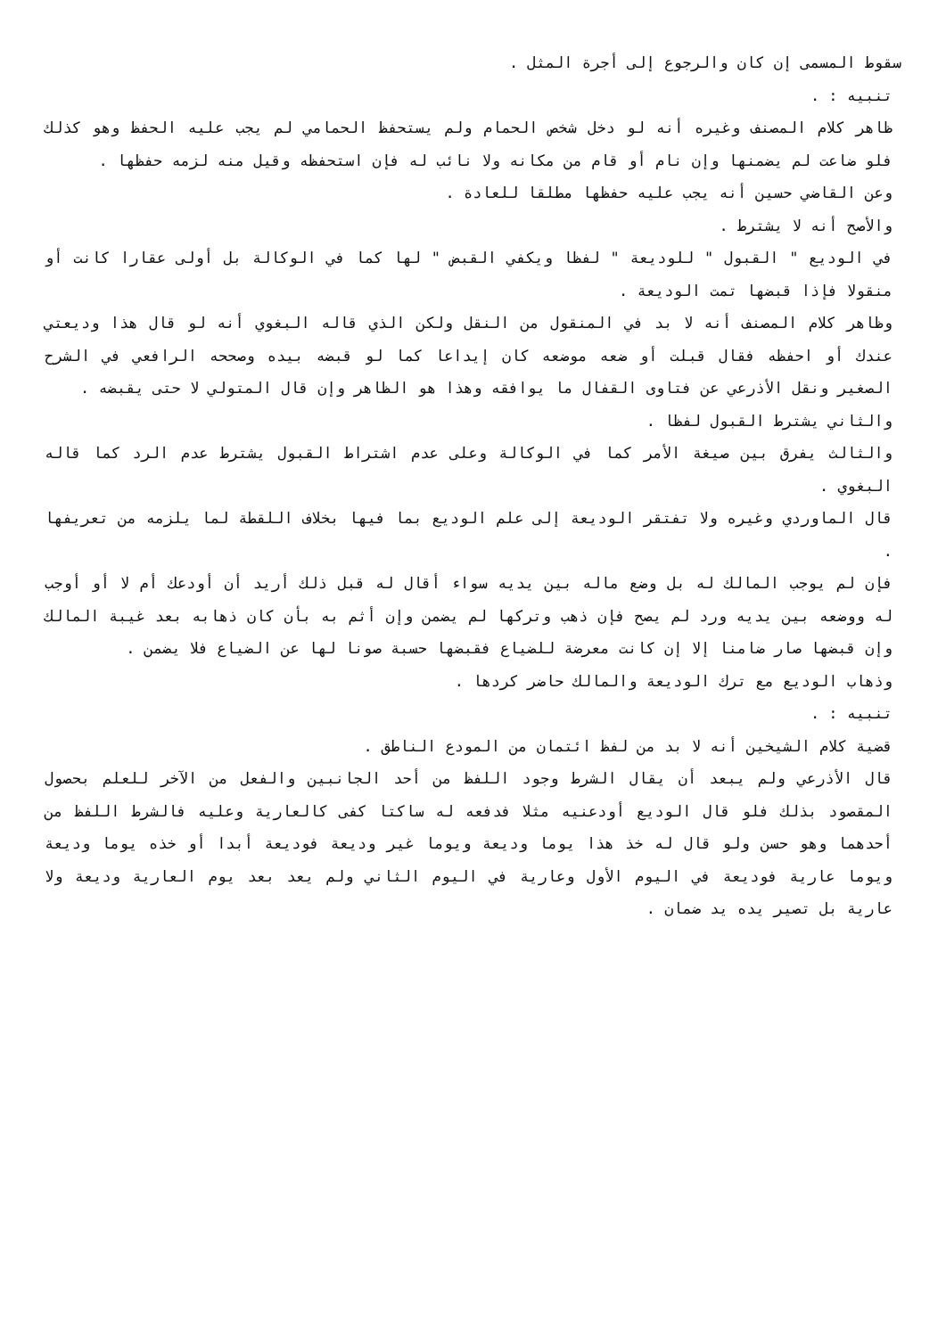سقوط المسمى إن كان والرجوع إلى أجرة المثل .
تنبيه : .
ظاهر كلام المصنف وغيره أنه لو دخل شخص الحمام ولم يستحفظ الحمامي لم يجب عليه الحفظ وهو كذلك فلو ضاعت لم يضمنها وإن نام أو قام من مكانه ولا نائب له فإن استحفظه وقيل منه لزمه حفظها .
وعن القاضي حسين أنه يجب عليه حفظها مطلقا للعادة .
والأصح أنه لا يشترط .
في الوديع " القبول " للوديعة " لفظا ويكفي القبض " لها كما في الوكالة بل أولى عقارا كانت أو منقولا فإذا قبضها تمت الوديعة .
وظاهر كلام المصنف أنه لا بد في المنقول من النقل ولكن الذي قاله البغوي أنه لو قال هذا وديعتي عندك أو احفظه فقال قبلت أو ضعه موضعه كان إيداعا كما لو قبضه بيده وصححه الرافعي في الشرح الصغير ونقل الأذرعي عن فتاوى القفال ما يوافقه وهذا هو الظاهر وإن قال المتولي لا حتى يقبضه .
والثاني يشترط القبول لفظا .
والثالث يفرق بين صيغة الأمر كما في الوكالة وعلى عدم اشتراط القبول يشترط عدم الرد كما قاله البغوي .
قال الماوردي وغيره ولا تفتقر الوديعة إلى علم الوديع بما فيها بخلاف اللقطة لما يلزمه من تعريفها .
فإن لم يوجب المالك له بل وضع ماله بين يديه سواء أقال له قبل ذلك أريد أن أودعك أم لا أو أوجب له ووضعه بين يديه ورد لم يصح فإن ذهب وتركها لم يضمن وإن أثم به بأن كان ذهابه بعد غيبة المالك وإن قبضها صار ضامنا إلا إن كانت معرضة للضياع فقبضها حسبة صونا لها عن الضياع فلا يضمن .
وذهاب الوديع مع ترك الوديعة والمالك حاضر كردها .
تنبيه : .
قضية كلام الشيخين أنه لا بد من لفظ ائتمان من المودع الناطق .
قال الأذرعي ولم يبعد أن يقال الشرط وجود اللفظ من أحد الجانبين والفعل من الآخر للعلم بحصول المقصود بذلك فلو قال الوديع أودعنيه مثلا فدفعه له ساكتا كفى كالعارية وعليه فالشرط اللفظ من أحدهما وهو حسن ولو قال له خذ هذا يوما وديعة ويوما غير وديعة فوديعة أبدا أو خذه يوما وديعة ويوما عارية فوديعة في اليوم الأول وعارية في اليوم الثاني ولم يعد بعد يوم العارية وديعة ولا عارية بل تصير يده يد ضمان .